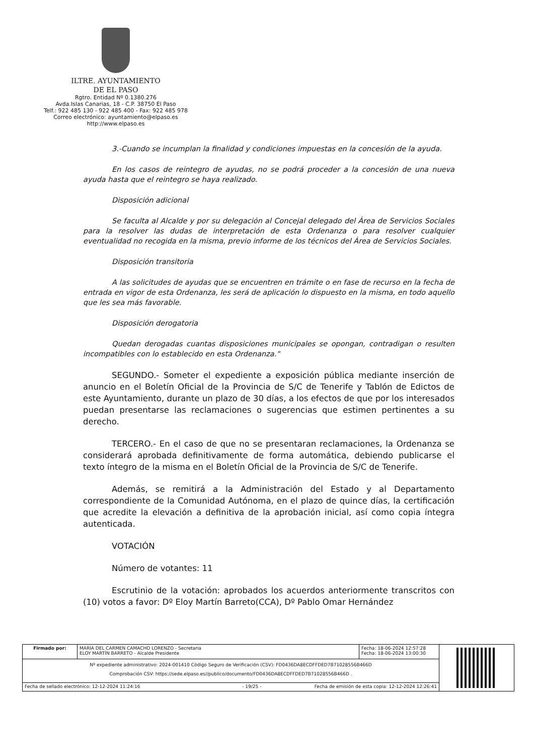ILTRE. AYUNTAMIENTO
DE EL PASO
Rgtro. Entidad Nº 0.1380.276
Avda.Islas Canarias, 18 - C.P. 38750 El Paso
Telf.: 922 485 130 - 922 485 400 - Fax: 922 485 978
Correo electrónico: ayuntamiento@elpaso.es
http://www.elpaso.es
3.-Cuando se incumplan la finalidad y condiciones impuestas en la concesión de la ayuda.
En los casos de reintegro de ayudas, no se podrá proceder a la concesión de una nueva ayuda hasta que el reintegro se haya realizado.
Disposición adicional
Se faculta al Alcalde y por su delegación al Concejal delegado del Área de Servicios Sociales para la resolver las dudas de interpretación de esta Ordenanza o para resolver cualquier eventualidad no recogida en la misma, previo informe de los técnicos del Área de Servicios Sociales.
Disposición transitoria
A las solicitudes de ayudas que se encuentren en trámite o en fase de recurso en la fecha de entrada en vigor de esta Ordenanza, les será de aplicación lo dispuesto en la misma, en todo aquello que les sea más favorable.
Disposición derogatoria
Quedan derogadas cuantas disposiciones municipales se opongan, contradigan o resulten incompatibles con lo establecido en esta Ordenanza."
SEGUNDO.- Someter el expediente a exposición pública mediante inserción de anuncio en el Boletín Oficial de la Provincia de S/C de Tenerife y Tablón de Edictos de este Ayuntamiento, durante un plazo de 30 días, a los efectos de que por los interesados puedan presentarse las reclamaciones o sugerencias que estimen pertinentes a su derecho.
TERCERO.- En el caso de que no se presentaran reclamaciones, la Ordenanza se considerará aprobada definitivamente de forma automática, debiendo publicarse el texto íntegro de la misma en el Boletín Oficial de la Provincia de S/C de Tenerife.
Además, se remitirá a la Administración del Estado y al Departamento correspondiente de la Comunidad Autónoma, en el plazo de quince días, la certificación que acredite la elevación a definitiva de la aprobación inicial, así como copia íntegra autenticada.
VOTACIÓN
Número de votantes: 11
Escrutinio de la votación: aprobados los acuerdos anteriormente transcritos con (10) votos a favor: Dº Eloy Martín Barreto(CCA), Dº Pablo Omar Hernández
| Firmado por: | MARÍA DEL CARMEN CAMACHO LORENZO - Secretaria ELOY MARTÍN BARRETO - Alcalde Presidente | Fecha: 18-06-2024 12:57:28 Fecha: 18-06-2024 13:00:30 | |
| Nº expediente administrativo: 2024-001410 Código Seguro de Verificación (CSV): FD0436DA8ECDFFDED7B71028556B466D Comprobación CSV: https://sede.elpaso.es//publico/documento/FD0436DA8ECDFFDED7B71028556B466D . | | | |
| Fecha de sellado electrónico: 12-12-2024 11:24:16 - 19/25 - Fecha de emisión de esta copia: 12-12-2024 12:26:41 | | | |